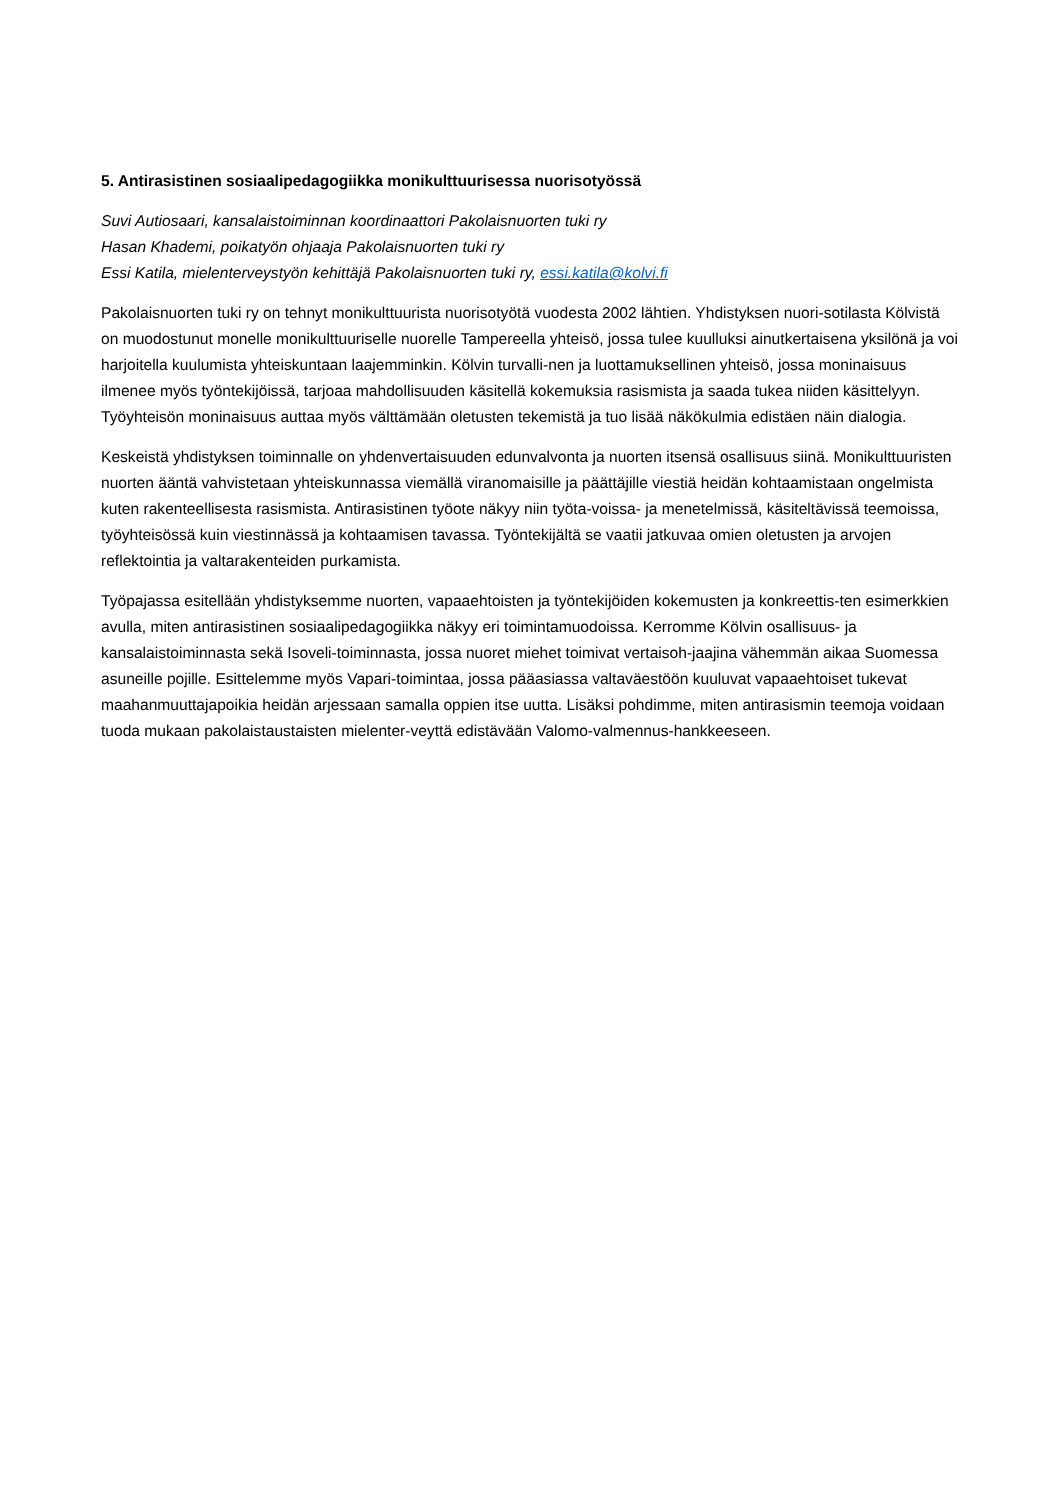5. Antirasistinen sosiaalipedagogiikka monikulttuurisessa nuorisotyössä
Suvi Autiosaari, kansalaistoiminnan koordinaattori Pakolaisnuorten tuki ry
Hasan Khademi, poikatyön ohjaaja Pakolaisnuorten tuki ry
Essi Katila, mielenterveystyön kehittäjä Pakolaisnuorten tuki ry, essi.katila@kolvi.fi
Pakolaisnuorten tuki ry on tehnyt monikulttuurista nuorisotyötä vuodesta 2002 lähtien. Yhdistyksen nuori-sotilasta Kölvistä on muodostunut monelle monikulttuuriselle nuorelle Tampereella yhteisö, jossa tulee kuulluksi ainutkertaisena yksilönä ja voi harjoitella kuulumista yhteiskuntaan laajemminkin. Kölvin turvalli-nen ja luottamuksellinen yhteisö, jossa moninaisuus ilmenee myös työntekijöissä, tarjoaa mahdollisuuden käsitellä kokemuksia rasismista ja saada tukea niiden käsittelyyn. Työyhteisön moninaisuus auttaa myös välttämään oletusten tekemistä ja tuo lisää näkökulmia edistäen näin dialogia.
Keskeistä yhdistyksen toiminnalle on yhdenvertaisuuden edunvalvonta ja nuorten itsensä osallisuus siinä. Monikulttuuristen nuorten ääntä vahvistetaan yhteiskunnassa viemällä viranomaisille ja päättäjille viestiä heidän kohtaamistaan ongelmista kuten rakenteellisesta rasismista. Antirasistinen työote näkyy niin työta-voissa- ja menetelmissä, käsiteltävissä teemoissa, työyhteisössä kuin viestinnässä ja kohtaamisen tavassa. Työntekijältä se vaatii jatkuvaa omien oletusten ja arvojen reflektointia ja valtarakenteiden purkamista.
Työpajassa esitellään yhdistyksemme nuorten, vapaaehtoisten ja työntekijöiden kokemusten ja konkreettis-ten esimerkkien avulla, miten antirasistinen sosiaalipedagogiikka näkyy eri toimintamuodoissa. Kerromme Kölvin osallisuus- ja kansalaistoiminnasta sekä Isoveli-toiminnasta, jossa nuoret miehet toimivat vertaisoh-jaajina vähemmän aikaa Suomessa asuneille pojille. Esittelemme myös Vapari-toimintaa, jossa pääasiassa valtaväestöön kuuluvat vapaaehtoiset tukevat maahanmuuttajapoikia heidän arjessaan samalla oppien itse uutta. Lisäksi pohdimme, miten antirasismin teemoja voidaan tuoda mukaan pakolaistaustaisten mielenter-veyttä edistävään Valomo-valmennus-hankkeeseen.